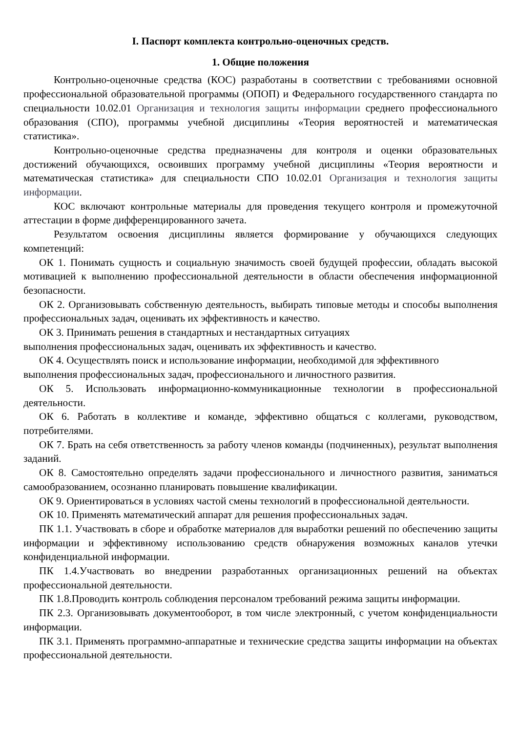I. Паспорт комплекта контрольно-оценочных средств.
1. Общие положения
Контрольно-оценочные средства (КОС) разработаны в соответствии с требованиями основной профессиональной образовательной программы (ОПОП) и Федерального государственного стандарта по специальности 10.02.01 Организация и технология защиты информации среднего профессионального образования (СПО), программы учебной дисциплины «Теория вероятностей и математическая статистика».
Контрольно-оценочные средства предназначены для контроля и оценки образовательных достижений обучающихся, освоивших программу учебной дисциплины «Теория вероятности и математическая статистика» для специальности СПО 10.02.01 Организация и технология защиты информации.
КОС включают контрольные материалы для проведения текущего контроля и промежуточной аттестации в форме дифференцированного зачета.
Результатом освоения дисциплины является формирование у обучающихся следующих компетенций:
ОК 1. Понимать сущность и социальную значимость своей будущей профессии, обладать высокой мотивацией к выполнению профессиональной деятельности в области обеспечения информационной безопасности.
ОК 2. Организовывать собственную деятельность, выбирать типовые методы и способы выполнения профессиональных задач, оценивать их эффективность и качество.
ОК 3. Принимать решения в стандартных и нестандартных ситуациях
выполнения профессиональных задач, оценивать их эффективность и качество.
ОК 4. Осуществлять поиск и использование информации, необходимой для эффективного
выполнения профессиональных задач, профессионального и личностного развития.
ОК 5. Использовать информационно-коммуникационные технологии в профессиональной деятельности.
ОК 6. Работать в коллективе и команде, эффективно общаться с коллегами, руководством, потребителями.
ОК 7. Брать на себя ответственность за работу членов команды (подчиненных), результат выполнения заданий.
ОК 8. Самостоятельно определять задачи профессионального и личностного развития, заниматься самообразованием, осознанно планировать повышение квалификации.
ОК 9. Ориентироваться в условиях частой смены технологий в профессиональной деятельности.
ОК 10. Применять математический аппарат для решения профессиональных задач.
ПК 1.1. Участвовать в сборе и обработке материалов для выработки решений по обеспечению защиты информации и эффективному использованию средств обнаружения возможных каналов утечки конфиденциальной информации.
ПК 1.4.Участвовать во внедрении разработанных организационных решений на объектах профессиональной деятельности.
ПК 1.8.Проводить контроль соблюдения персоналом требований режима защиты информации.
ПК 2.3. Организовывать документооборот, в том числе электронный, с учетом конфиденциальности информации.
ПК 3.1. Применять программно-аппаратные и технические средства защиты информации на объектах профессиональной деятельности.